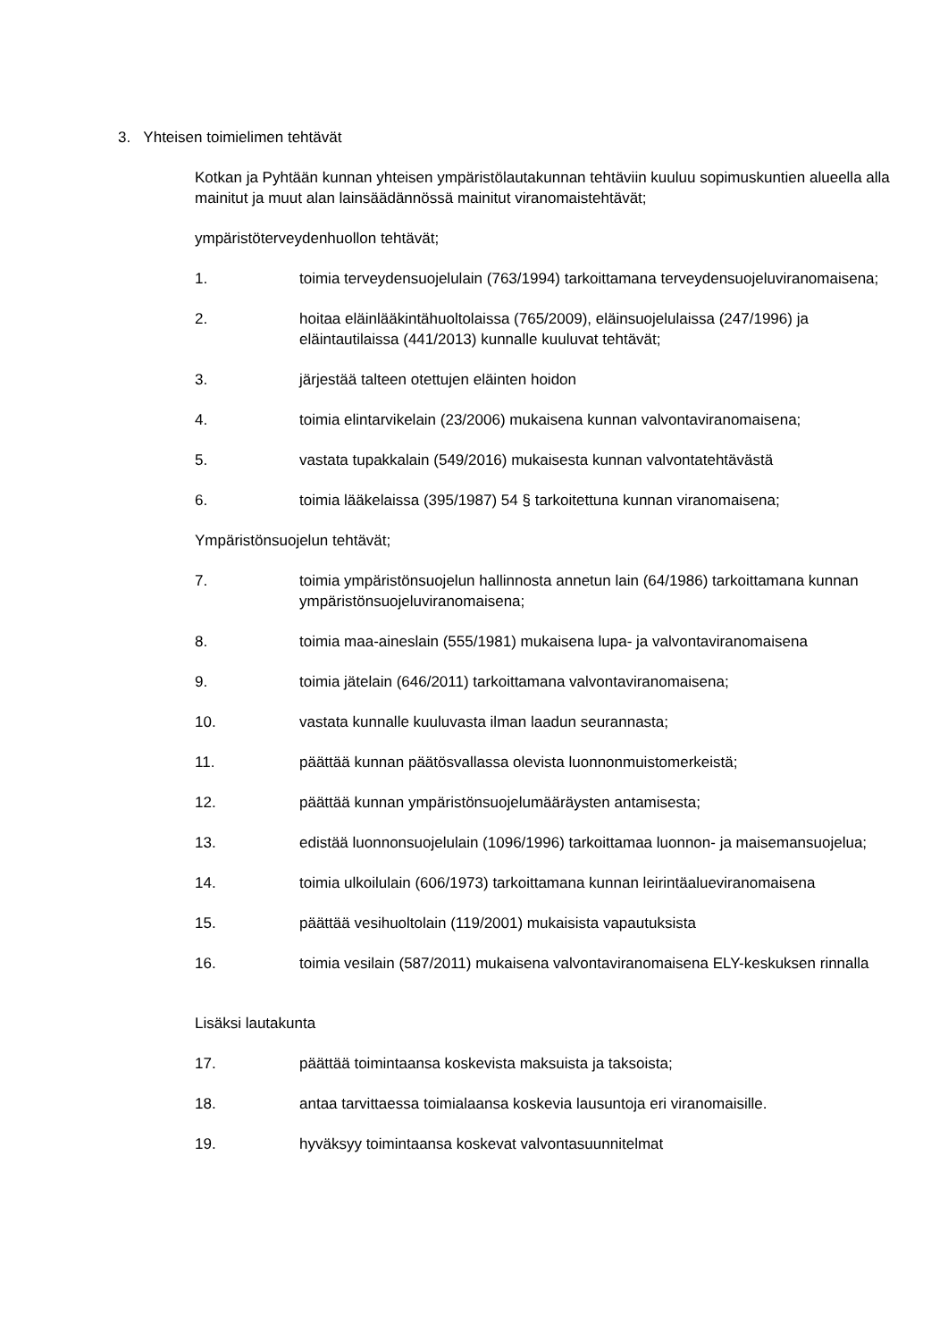3. Yhteisen toimielimen tehtävät
Kotkan ja Pyhtään kunnan yhteisen ympäristölautakunnan tehtäviin kuuluu sopimuskuntien alueella alla mainitut ja muut alan lainsäädännössä mainitut viranomaistehtävät;
ympäristöterveydenhuollon tehtävät;
1. toimia terveydensuojelulain (763/1994) tarkoittamana terveydensuojeluviranomaisena;
2. hoitaa eläinlääkintähuoltolaissa (765/2009), eläinsuojelulaissa (247/1996) ja eläintautilaissa (441/2013) kunnalle kuuluvat tehtävät;
3. järjestää talteen otettujen eläinten hoidon
4. toimia elintarvikelain (23/2006) mukaisena kunnan valvontaviranomaisena;
5. vastata tupakkalain (549/2016) mukaisesta kunnan valvontatehtävästä
6. toimia lääkelaissa (395/1987) 54 § tarkoitettuna kunnan viranomaisena;
Ympäristönsuojelun tehtävät;
7. toimia ympäristönsuojelun hallinnosta annetun lain (64/1986) tarkoittamana kunnan ympäristönsuojeluviranomaisena;
8. toimia maa-aineslain (555/1981) mukaisena lupa- ja valvontaviranomaisena
9. toimia jätelain (646/2011) tarkoittamana valvontaviranomaisena;
10. vastata kunnalle kuuluvasta ilman laadun seurannasta;
11. päättää kunnan päätösvallassa olevista luonnonmuistomerkeistä;
12. päättää kunnan ympäristönsuojelumääräysten antamisesta;
13. edistää luonnonsuojelulain (1096/1996) tarkoittamaa luonnon- ja maisemansuojelua;
14. toimia ulkoilulain (606/1973) tarkoittamana kunnan leirintäalueviranomaisena
15. päättää vesihuoltolain (119/2001) mukaisista vapautuksista
16. toimia vesilain (587/2011) mukaisena valvontaviranomaisena ELY-keskuksen rinnalla
Lisäksi lautakunta
17. päättää toimintaansa koskevista maksuista ja taksoista;
18. antaa tarvittaessa toimialaansa koskevia lausuntoja eri viranomaisille.
19. hyväksyy toimintaansa koskevat valvontasuunnitelmat